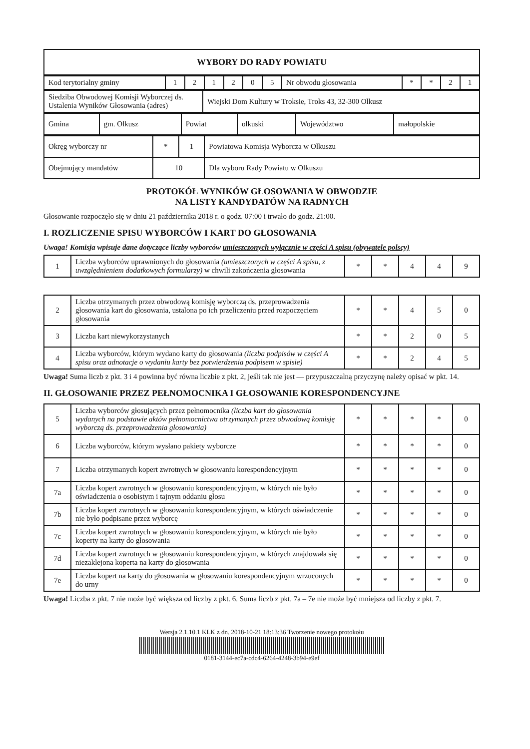| WYBORY DO RADY POWIATU |
| --- |
| Kod terytorialny gminy | 1 | 2 | 1 | 2 | 0 | 5 | Nr obwodu głosowania | * | * | 2 | 1 |
| Siedziba Obwodowej Komisji Wyborczej ds. Ustalenia Wyników Głosowania (adres) | Wiejski Dom Kultury w Troksie, Troks 43, 32-300 Olkusz |
| Gmina | gm. Olkusz | Powiat | olkuski | Województwo | małopolskie |
| Okręg wyborczy nr | * | 1 | Powiatowa Komisja Wyborcza w Olkuszu |
| Obejmujący mandatów | 10 | | Dla wyboru Rady Powiatu w Olkuszu |
PROTOKÓŁ WYNIKÓW GŁOSOWANIA W OBWODZIE
NA LISTY KANDYDATÓW NA RADNYCH
Głosowanie rozpoczęło się w dniu 21 października 2018 r. o godz. 07:00 i trwało do godz. 21:00.
I. ROZLICZENIE SPISU WYBORCÓW I KART DO GŁOSOWANIA
Uwaga! Komisja wpisuje dane dotyczące liczby wyborców umieszczonych wyłącznie w części A spisu (obywatele polscy)
| 1 | Liczba wyborców uprawnionych do głosowania (umieszczonych w części A spisu, z uwzględnieniem dodatkowych formularzy) w chwili zakończenia głosowania | * | * | 4 | 4 | 9 |
| 2 | Liczba otrzymanych przez obwodową komisję wyborczą ds. przeprowadzenia głosowania kart do głosowania, ustalona po ich przeliczeniu przed rozpoczęciem głosowania | * | * | 4 | 5 | 0 |
| 3 | Liczba kart niewykorzystanych | * | * | 2 | 0 | 5 |
| 4 | Liczba wyborców, którym wydano karty do głosowania (liczba podpisów w części A spisu oraz adnotacje o wydaniu karty bez potwierdzenia podpisem w spisie) | * | * | 2 | 4 | 5 |
Uwaga! Suma liczb z pkt. 3 i 4 powinna być równa liczbie z pkt. 2, jeśli tak nie jest — przypuszczalną przyczynę należy opisać w pkt. 14.
II. GŁOSOWANIE PRZEZ PEŁNOMOCNIKA I GŁOSOWANIE KORESPONDENCYJNE
| 5 | Liczba wyborców głosujących przez pełnomocnika (liczba kart do głosowania wydanych na podstawie aktów pełnomocnictwa otrzymanych przez obwodową komisję wyborczą ds. przeprowadzenia głosowania) | * | * | * | * | 0 |
| 6 | Liczba wyborców, którym wysłano pakiety wyborcze | * | * | * | * | 0 |
| 7 | Liczba otrzymanych kopert zwrotnych w głosowaniu korespondencyjnym | * | * | * | * | 0 |
| 7a | Liczba kopert zwrotnych w głosowaniu korespondencyjnym, w których nie było oświadczenia o osobistym i tajnym oddaniu głosu | * | * | * | * | 0 |
| 7b | Liczba kopert zwrotnych w głosowaniu korespondencyjnym, w których oświadczenie nie było podpisane przez wyborcę | * | * | * | * | 0 |
| 7c | Liczba kopert zwrotnych w głosowaniu korespondencyjnym, w których nie było koperty na karty do głosowania | * | * | * | * | 0 |
| 7d | Liczba kopert zwrotnych w głosowaniu korespondencyjnym, w których znajdowała się niezaklejona koperta na karty do głosowania | * | * | * | * | 0 |
| 7e | Liczba kopert na karty do głosowania w głosowaniu korespondencyjnym wrzuconych do urny | * | * | * | * | 0 |
Uwaga! Liczba z pkt. 7 nie może być większa od liczby z pkt. 6. Suma liczb z pkt. 7a – 7e nie może być mniejsza od liczby z pkt. 7.
Wersja 2.1.10.1 KLK z dn. 2018-10-21 18:13:36 Tworzenie nowego protokołu
0181-3144-ec7a-cdc4-6264-4248-3b94-e9ef